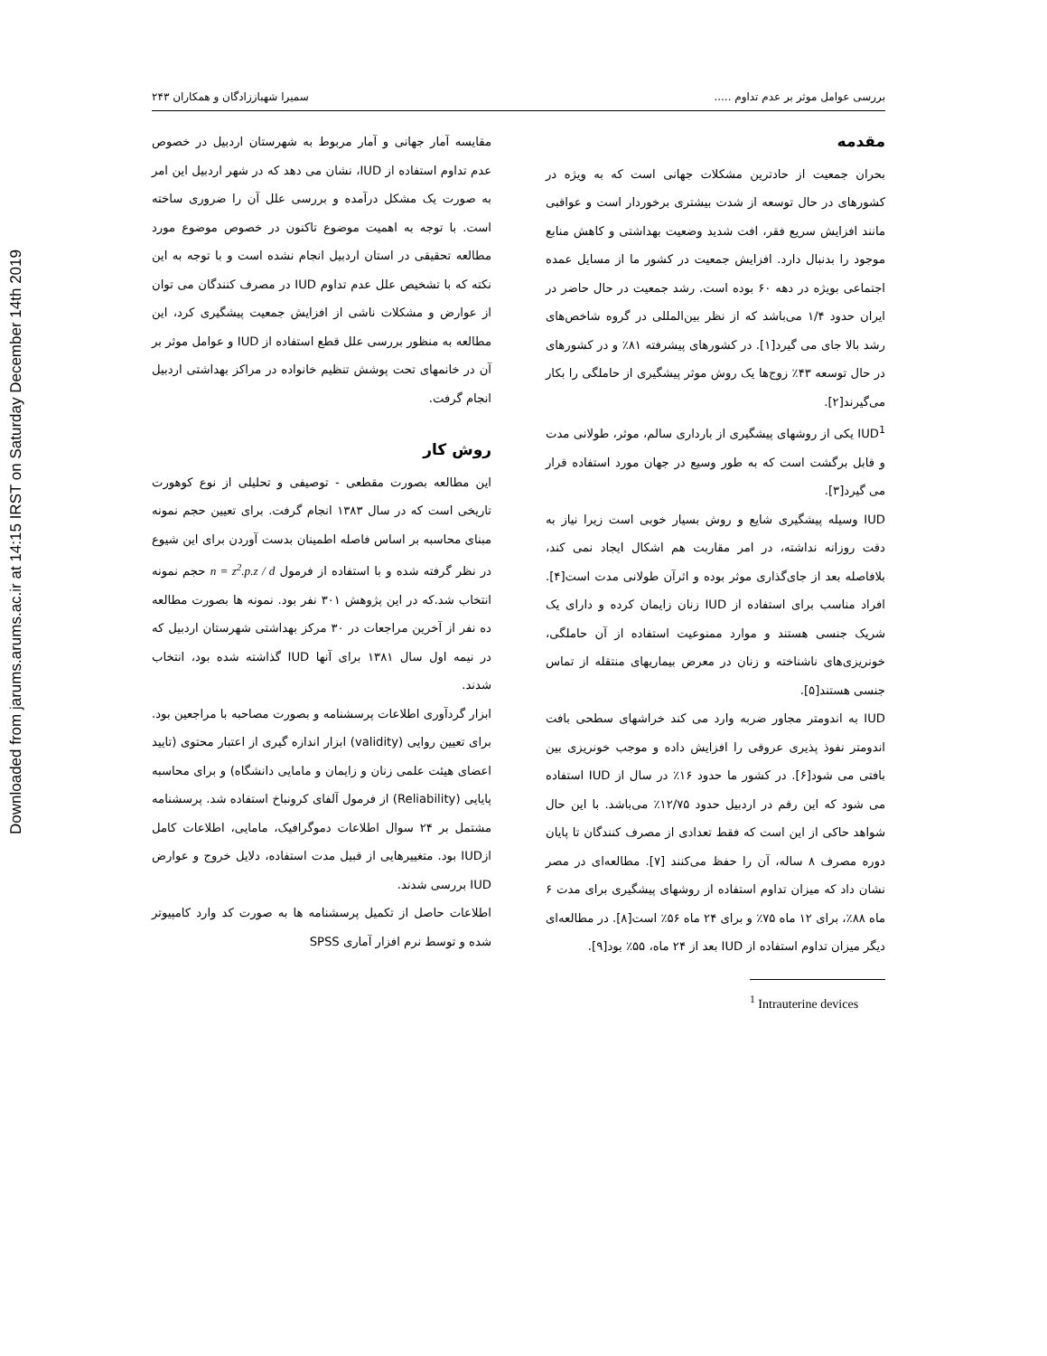Downloaded from jarums.arums.ac.ir at 14:15 IRST on Saturday December 14th 2019
بررسی عوامل موثر بر عدم تداوم ..... سمیرا شهباززادگان و همکاران ۲۴۳
مقدمه
بحران جمعیت از حادترین مشکلات جهانی است که به ویژه در کشورهای در حال توسعه از شدت بیشتری برخوردار است و عواقبی مانند افزایش سریع فقر، افت شدید وضعیت بهداشتی و کاهش منابع موجود را بدنبال دارد. افزایش جمعیت در کشور ما از مسایل عمده اجتماعی بویژه در دهه ۶۰ بوده است. رشد جمعیت در حال حاضر در ایران حدود ۱/۴ می‌باشد که از نظر بین‌المللی در گروه شاخص‌های رشد بالا جای می گیرد[۱]. در کشورهای پیشرفته ۸۱٪ و در کشورهای در حال توسعه ۴۳٪ زوج‌ها یک روش موثر پیشگیری از حاملگی را بکار می‌گیرند[۲].
IUD<sup>1</sup> یکی از روشهای پیشگیری از بارداری سالم، موثر، طولانی مدت و قابل برگشت است که به طور وسیع در جهان مورد استفاده قرار می گیرد[۳].
IUD وسیله پیشگیری شایع و روش بسیار خوبی است زیرا نیاز به دقت روزانه نداشته، در امر مقاربت هم اشکال ایجاد نمی کند، بلافاصله بعد از جای‌گذاری موثر بوده و اثرآن طولانی مدت است[۴]. افراد مناسب برای استفاده از IUD زنان زایمان کرده و دارای یک شریک جنسی هستند و موارد ممنوعیت استفاده از آن حاملگی، خونریزی‌های ناشناخته و زنان در معرض بیماریهای منتقله از تماس جنسی هستند[۵].
IUD به اندومتر مجاور ضربه وارد می کند خراشهای سطحی بافت اندومتر نفوذ پذیری عروقی را افزایش داده و موجب خونریزی بین بافتی می شود[۶]. در کشور ما حدود ۱۶٪ در سال از IUD استفاده می شود که این رقم در اردبیل حدود ۱۲/۷۵٪ می‌باشد. با این حال شواهد حاکی از این است که فقط تعدادی از مصرف کنندگان تا پایان دوره مصرف ۸ ساله، آن را حفظ می‌کنند [۷]. مطالعه‌ای در مصر نشان داد که میزان تداوم استفاده از روشهای پیشگیری برای مدت ۶ ماه ۸۸٪، برای ۱۲ ماه ۷۵٪ و برای ۲۴ ماه ۵۶٪ است[۸]. در مطالعه‌ای دیگر میزان تداوم استفاده از IUD بعد از ۲۴ ماه، ۵۵٪ بود[۹].
<sup>1</sup> Intrauterine devices
مقایسه آمار جهانی و آمار مربوط به شهرستان اردبیل در خصوص عدم تداوم استفاده از IUD، نشان می دهد که در شهر اردبیل این امر به صورت یک مشکل درآمده و بررسی علل آن را ضروری ساخته است. با توجه به اهمیت موضوع تاکنون در خصوص موضوع مورد مطالعه تحقیقی در استان اردبیل انجام نشده است و با توجه به این نکته که با تشخیص علل عدم تداوم IUD در مصرف کنندگان می توان از عوارض و مشکلات ناشی از افزایش جمعیت پیشگیری کرد، این مطالعه به منظور بررسی علل قطع استفاده از IUD و عوامل موثر بر آن در خانمهای تحت پوشش تنظیم خانواده در مراکز بهداشتی اردبیل انجام گرفت.
روش کار
این مطالعه بصورت مقطعی - توصیفی و تحلیلی از نوع کوهورت تاریخی است که در سال ۱۳۸۳ انجام گرفت. برای تعیین حجم نمونه مبنای محاسبه بر اساس فاصله اطمینان بدست آوردن برای این شیوع در نظر گرفته شده و با استفاده از فرمول n = z<sup>2</sup>.p.z / d حجم نمونه انتخاب شد.که در این پژوهش ۳۰۱ نفر بود. نمونه ها بصورت مطالعه ده نفر از آخرین مراجعات در ۳۰ مرکز بهداشتی شهرستان اردبیل که در نیمه اول سال ۱۳۸۱ برای آنها IUD گذاشته شده بود، انتخاب شدند.
ابزار گردآوری اطلاعات پرسشنامه و بصورت مصاحبه با مراجعین بود. برای تعیین روایی (validity) ابزار اندازه گیری از اعتبار محتوی (تایید اعضای هیئت علمی زنان و زایمان و مامایی دانشگاه) و برای محاسبه پایایی (Reliability) از فرمول آلفای کرونباخ استفاده شد. پرسشنامه مشتمل بر ۲۴ سوال اطلاعات دموگرافیک، مامایی، اطلاعات کامل ازIUD بود. متغییرهایی از قبیل مدت استفاده، دلایل خروج و عوارض IUD بررسی شدند.
اطلاعات حاصل از تکمیل پرسشنامه ها به صورت کد وارد کامپیوتر شده و توسط نرم افزار آماری SPSS